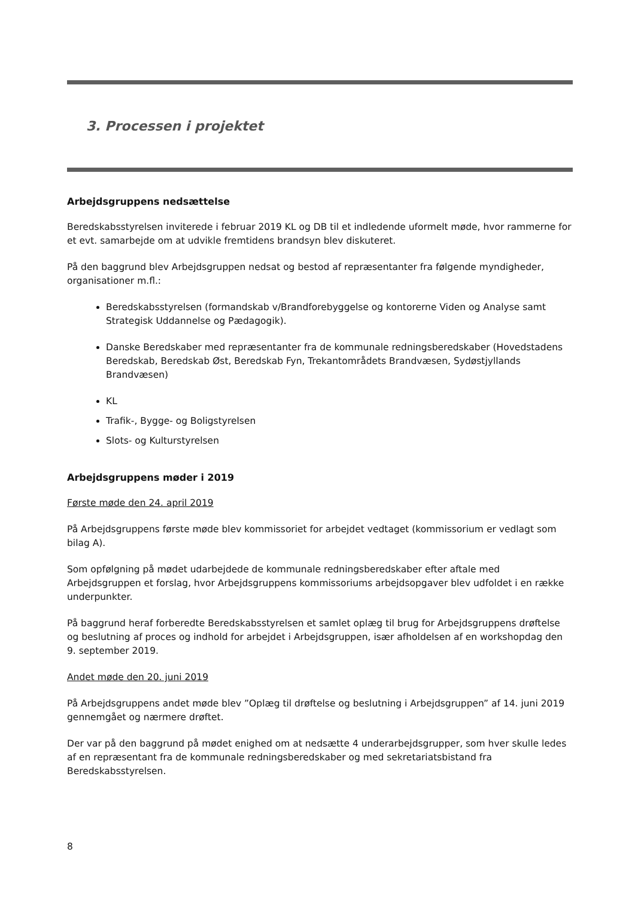3. Processen i projektet
Arbejdsgruppens nedsættelse
Beredskabsstyrelsen inviterede i februar 2019 KL og DB til et indledende uformelt møde, hvor rammerne for et evt. samarbejde om at udvikle fremtidens brandsyn blev diskuteret.
På den baggrund blev Arbejdsgruppen nedsat og bestod af repræsentanter fra følgende myndigheder, organisationer m.fl.:
Beredskabsstyrelsen (formandskab v/Brandforebyggelse og kontorerne Viden og Analyse samt Strategisk Uddannelse og Pædagogik).
Danske Beredskaber med repræsentanter fra de kommunale redningsberedskaber (Hovedstadens Beredskab, Beredskab Øst, Beredskab Fyn, Trekantområdets Brandvæsen, Sydøstjyllands Brandvæsen)
KL
Trafik-, Bygge- og Boligstyrelsen
Slots- og Kulturstyrelsen
Arbejdsgruppens møder i 2019
Første møde den 24. april 2019
På Arbejdsgruppens første møde blev kommissoriet for arbejdet vedtaget (kommissorium er vedlagt som bilag A).
Som opfølgning på mødet udarbejdede de kommunale redningsberedskaber efter aftale med Arbejdsgruppen et forslag, hvor Arbejdsgruppens kommissoriums arbejdsopgaver blev udfoldet i en række underpunkter.
På baggrund heraf forberedte Beredskabsstyrelsen et samlet oplæg til brug for Arbejdsgruppens drøftelse og beslutning af proces og indhold for arbejdet i Arbejdsgruppen, især afholdelsen af en workshopdag den 9. september 2019.
Andet møde den 20. juni 2019
På Arbejdsgruppens andet møde blev ”Oplæg til drøftelse og beslutning i Arbejdsgruppen” af 14. juni 2019 gennemgået og nærmere drøftet.
Der var på den baggrund på mødet enighed om at nedsætte 4 underarbejdsgrupper, som hver skulle ledes af en repræsentant fra de kommunale redningsberedskaber og med sekretariatsbistand fra Beredskabsstyrelsen.
8